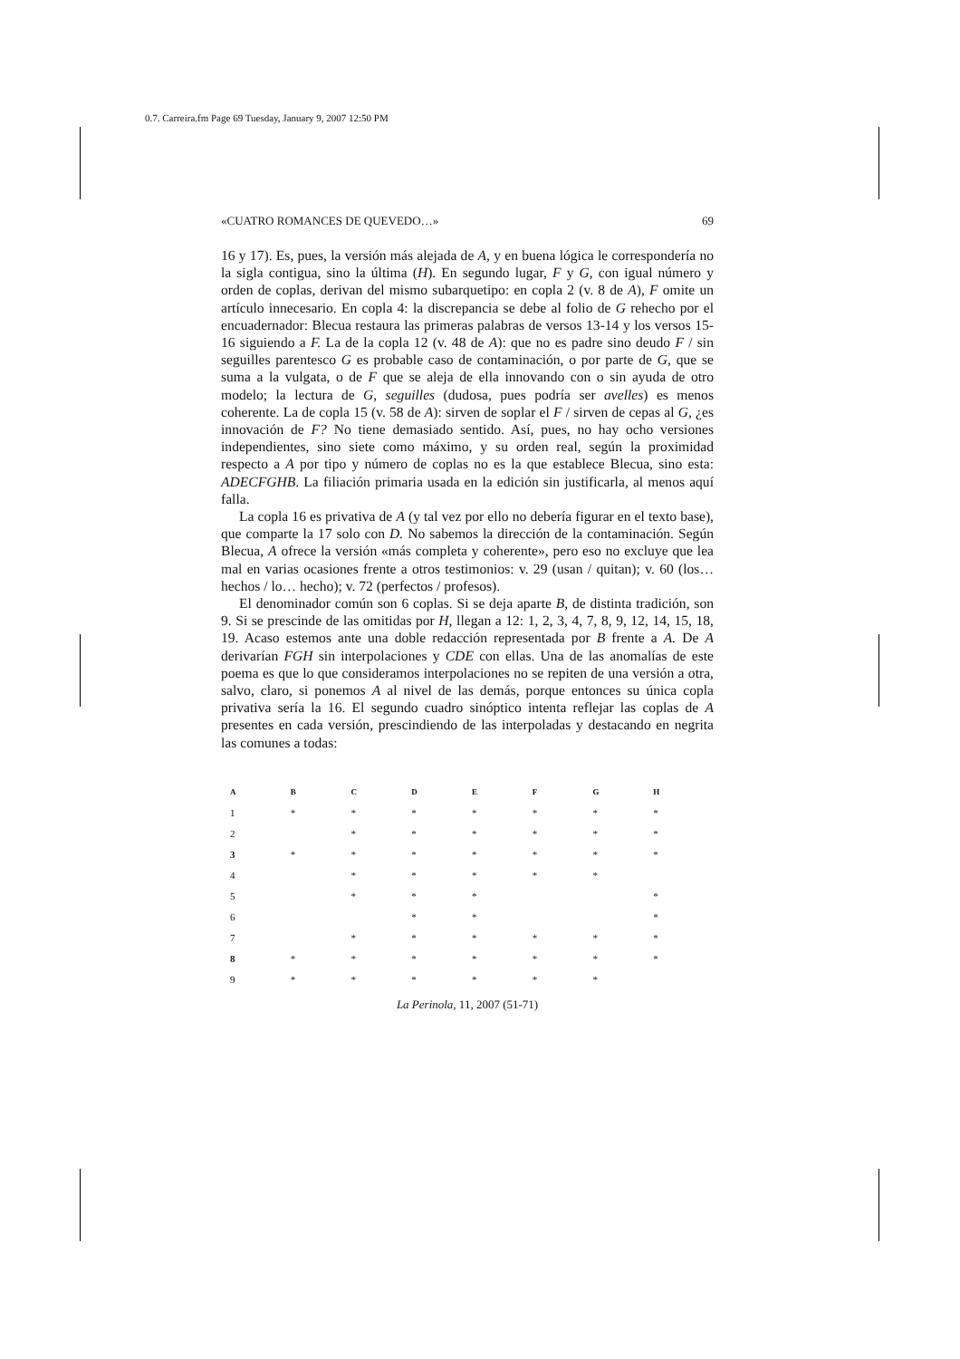0.7. Carreira.fm Page 69 Tuesday, January 9, 2007 12:50 PM
«CUATRO ROMANCES DE QUEVEDO…» 69
16 y 17). Es, pues, la versión más alejada de A, y en buena lógica le correspondería no la sigla contigua, sino la última (H). En segundo lugar, F y G, con igual número y orden de coplas, derivan del mismo subarquetipo: en copla 2 (v. 8 de A), F omite un artículo innecesario. En copla 4: la discrepancia se debe al folio de G rehecho por el encuadernador: Blecua restaura las primeras palabras de versos 13-14 y los versos 15-16 siguiendo a F. La de la copla 12 (v. 48 de A): que no es padre sino deudo F / sin seguilles parentesco G es probable caso de contaminación, o por parte de G, que se suma a la vulgata, o de F que se aleja de ella innovando con o sin ayuda de otro modelo; la lectura de G, seguilles (dudosa, pues podría ser avelles) es menos coherente. La de copla 15 (v. 58 de A): sirven de soplar el F / sirven de cepas al G, ¿es innovación de F? No tiene demasiado sentido. Así, pues, no hay ocho versiones independientes, sino siete como máximo, y su orden real, según la proximidad respecto a A por tipo y número de coplas no es la que establece Blecua, sino esta: ADECFGHB. La filiación primaria usada en la edición sin justificarla, al menos aquí falla.
La copla 16 es privativa de A (y tal vez por ello no debería figurar en el texto base), que comparte la 17 solo con D. No sabemos la dirección de la contaminación. Según Blecua, A ofrece la versión «más completa y coherente», pero eso no excluye que lea mal en varias ocasiones frente a otros testimonios: v. 29 (usan / quitan); v. 60 (los… hechos / lo… hecho); v. 72 (perfectos / profesos).
El denominador común son 6 coplas. Si se deja aparte B, de distinta tradición, son 9. Si se prescinde de las omitidas por H, llegan a 12: 1, 2, 3, 4, 7, 8, 9, 12, 14, 15, 18, 19. Acaso estemos ante una doble redacción representada por B frente a A. De A derivarían FGH sin interpolaciones y CDE con ellas. Una de las anomalías de este poema es que lo que consideramos interpolaciones no se repiten de una versión a otra, salvo, claro, si ponemos A al nivel de las demás, porque entonces su única copla privativa sería la 16. El segundo cuadro sinóptico intenta reflejar las coplas de A presentes en cada versión, prescindiendo de las interpoladas y destacando en negrita las comunes a todas:
| A | B | C | D | E | F | G | H |
| --- | --- | --- | --- | --- | --- | --- | --- |
| 1 | * | * | * | * | * | * | * |
| 2 | | * | * | * | * | * | * |
| 3 | * | * | * | * | * | * | * |
| 4 | | * | * | * | * | * | |
| 5 | | * | * | * | | | * |
| 6 | | | * | * | | | * |
| 7 | | * | * | * | * | * | * |
| 8 | * | * | * | * | * | * | * |
| 9 | * | * | * | * | * | * | |
La Perinola, 11, 2007 (51-71)